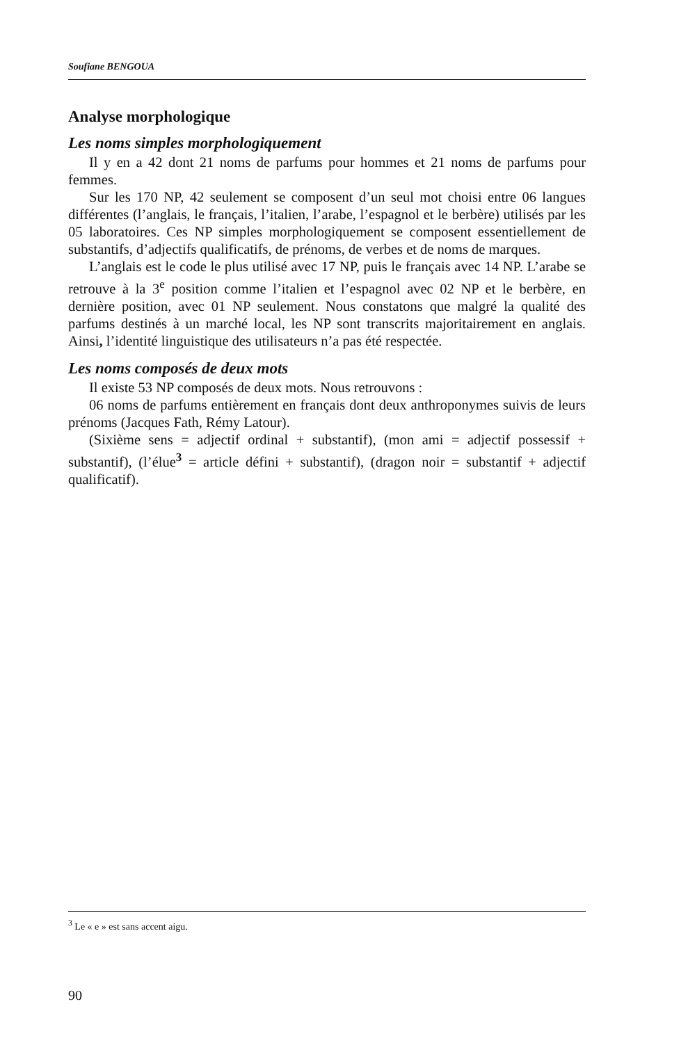Soufiane BENGOUA
Analyse morphologique
Les noms simples morphologiquement
Il y en a 42 dont 21 noms de parfums pour hommes et 21 noms de parfums pour femmes.
Sur les 170 NP, 42 seulement se composent d’un seul mot choisi entre 06 langues différentes (l’anglais, le français, l’italien, l’arabe, l’espagnol et le berbère) utilisés par les 05 laboratoires. Ces NP simples morphologiquement se composent essentiellement de substantifs, d’adjectifs qualificatifs, de prénoms, de verbes et de noms de marques.
L’anglais est le code le plus utilisé avec 17 NP, puis le français avec 14 NP. L’arabe se retrouve à la 3<sup>e</sup> position comme l’italien et l’espagnol avec 02 NP et le berbère, en dernière position, avec 01 NP seulement. Nous constatons que malgré la qualité des parfums destinés à un marché local, les NP sont transcrits majoritairement en anglais. Ainsi, l’identité linguistique des utilisateurs n’a pas été respectée.
Les noms composés de deux mots
Il existe 53 NP composés de deux mots. Nous retrouvons :
06 noms de parfums entièrement en français dont deux anthroponymes suivis de leurs prénoms (Jacques Fath, Rémy Latour).
(Sixième sens = adjectif ordinal + substantif), (mon ami = adjectif possessif + substantif), (l’élue<sup>3</sup> = article défini + substantif), (dragon noir = substantif + adjectif qualificatif).
<sup>3</sup> Le « e » est sans accent aigu.
90